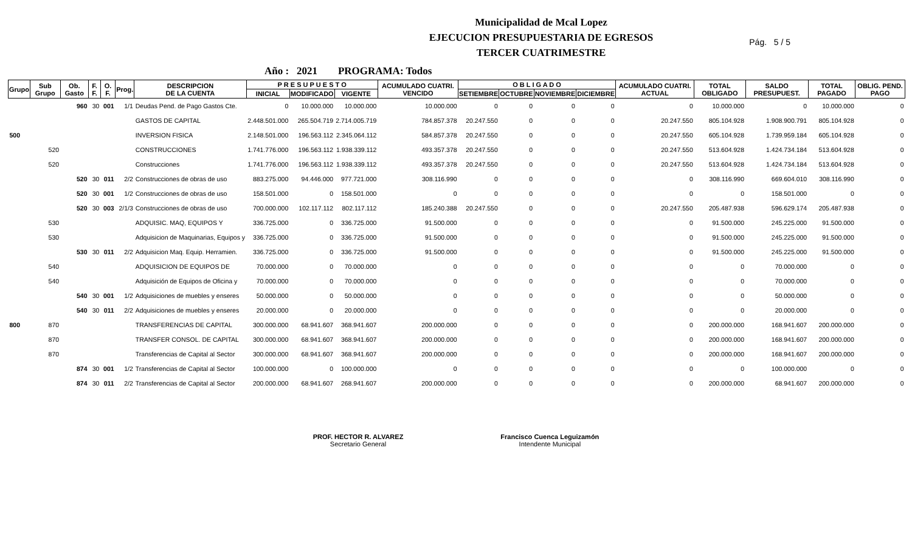Municipalidad de Mcal Lopez
EJECUCION PRESUPUESTARIA DE EGRESOS
TERCER CUATRIMESTRE
Pág. 5 / 5
Año : 2021 PROGRAMA: Todos
| Grupo | Sub Grupo | Ob. Gasto | F. F. | O. F. | Prog. | DESCRIPCION DE LA CUENTA | P R E S U P U E S T O | | | ACUMULADO CUATRI. VENCIDO | O B L I G A D O | | | | ACUMULADO CUATRI. ACTUAL | TOTAL OBLIGADO | SALDO PRESUPUEST. | TOTAL PAGADO | OBLIG. PEND. PAGO |
| --- | --- | --- | --- | --- | --- | --- | --- | --- | --- | --- | --- | --- | --- | --- | --- | --- | --- | --- | --- |
| | | | | | | | INICIAL | MODIFICADO | VIGENTE | | SETIEMBRE | OCTUBRE | NOVIEMBRE | DICIEMBRE | | | | | |
| | | 960 | 30 | 001 | 1/1 | Deudas Pend. de Pago Gastos Cte. | 0 | 10.000.000 | 10.000.000 | 10.000.000 | 0 | 0 | 0 | 0 | 0 | 10.000.000 | 0 | 10.000.000 | 0 |
| | | | | | | GASTOS DE CAPITAL | 2.448.501.000 | 265.504.719 | 2.714.005.719 | 784.857.378 | 20.247.550 | 0 | 0 | 0 | 20.247.550 | 805.104.928 | 1.908.900.791 | 805.104.928 | 0 |
| 500 | | | | | | INVERSION FISICA | 2.148.501.000 | 196.563.112 | 2.345.064.112 | 584.857.378 | 20.247.550 | 0 | 0 | 0 | 20.247.550 | 605.104.928 | 1.739.959.184 | 605.104.928 | 0 |
| | 520 | | | | | CONSTRUCCIONES | 1.741.776.000 | 196.563.112 | 1.938.339.112 | 493.357.378 | 20.247.550 | 0 | 0 | 0 | 20.247.550 | 513.604.928 | 1.424.734.184 | 513.604.928 | 0 |
| | 520 | | | | | Construcciones | 1.741.776.000 | 196.563.112 | 1.938.339.112 | 493.357.378 | 20.247.550 | 0 | 0 | 0 | 20.247.550 | 513.604.928 | 1.424.734.184 | 513.604.928 | 0 |
| | | 520 | 30 | 011 | 2/2 | Construcciones de obras de uso | 883.275.000 | 94.446.000 | 977.721.000 | 308.116.990 | 0 | 0 | 0 | 0 | 0 | 308.116.990 | 669.604.010 | 308.116.990 | 0 |
| | | 520 | 30 | 001 | 1/2 | Construcciones de obras de uso | 158.501.000 | 0 | 158.501.000 | 0 | 0 | 0 | 0 | 0 | 0 | 0 | 158.501.000 | 0 | 0 |
| | | 520 | 30 | 003 | 2/1/3 | Construcciones de obras de uso | 700.000.000 | 102.117.112 | 802.117.112 | 185.240.388 | 20.247.550 | 0 | 0 | 0 | 20.247.550 | 205.487.938 | 596.629.174 | 205.487.938 | 0 |
| | 530 | | | | | ADQUISIC. MAQ, EQUIPOS Y | 336.725.000 | 0 | 336.725.000 | 91.500.000 | 0 | 0 | 0 | 0 | 0 | 91.500.000 | 245.225.000 | 91.500.000 | 0 |
| | 530 | | | | | Adquisicion de Maquinarias, Equipos y | 336.725.000 | 0 | 336.725.000 | 91.500.000 | 0 | 0 | 0 | 0 | 0 | 91.500.000 | 245.225.000 | 91.500.000 | 0 |
| | | 530 | 30 | 011 | 2/2 | Adquisicion Maq. Equip. Herramien. | 336.725.000 | 0 | 336.725.000 | 91.500.000 | 0 | 0 | 0 | 0 | 0 | 91.500.000 | 245.225.000 | 91.500.000 | 0 |
| | 540 | | | | | ADQUISICION DE EQUIPOS DE | 70.000.000 | 0 | 70.000.000 | 0 | 0 | 0 | 0 | 0 | 0 | 0 | 70.000.000 | 0 | 0 |
| | 540 | | | | | Adquisición de Equipos de Oficina y | 70.000.000 | 0 | 70.000.000 | 0 | 0 | 0 | 0 | 0 | 0 | 0 | 70.000.000 | 0 | 0 |
| | | 540 | 30 | 001 | 1/2 | Adquisiciones de muebles y enseres | 50.000.000 | 0 | 50.000.000 | 0 | 0 | 0 | 0 | 0 | 0 | 0 | 50.000.000 | 0 | 0 |
| | | 540 | 30 | 011 | 2/2 | Adquisiciones de muebles y enseres | 20.000.000 | 0 | 20.000.000 | 0 | 0 | 0 | 0 | 0 | 0 | 0 | 20.000.000 | 0 | 0 |
| 800 | 870 | | | | | TRANSFERENCIAS DE CAPITAL | 300.000.000 | 68.941.607 | 368.941.607 | 200.000.000 | 0 | 0 | 0 | 0 | 0 | 200.000.000 | 168.941.607 | 200.000.000 | 0 |
| | 870 | | | | | TRANSFER CONSOL. DE CAPITAL | 300.000.000 | 68.941.607 | 368.941.607 | 200.000.000 | 0 | 0 | 0 | 0 | 0 | 200.000.000 | 168.941.607 | 200.000.000 | 0 |
| | 870 | | | | | Transferencias de Capital al Sector | 300.000.000 | 68.941.607 | 368.941.607 | 200.000.000 | 0 | 0 | 0 | 0 | 0 | 200.000.000 | 168.941.607 | 200.000.000 | 0 |
| | | 874 | 30 | 001 | 1/2 | Transferencias de Capital al Sector | 100.000.000 | 0 | 100.000.000 | 0 | 0 | 0 | 0 | 0 | 0 | 0 | 100.000.000 | 0 | 0 |
| | | 874 | 30 | 011 | 2/2 | Transferencias de Capital al Sector | 200.000.000 | 68.941.607 | 268.941.607 | 200.000.000 | 0 | 0 | 0 | 0 | 0 | 200.000.000 | 68.941.607 | 200.000.000 | 0 |
PROF. HECTOR R. ALVAREZ
Secretario General
Francisco Cuenca Leguizamón
Intendente Municipal